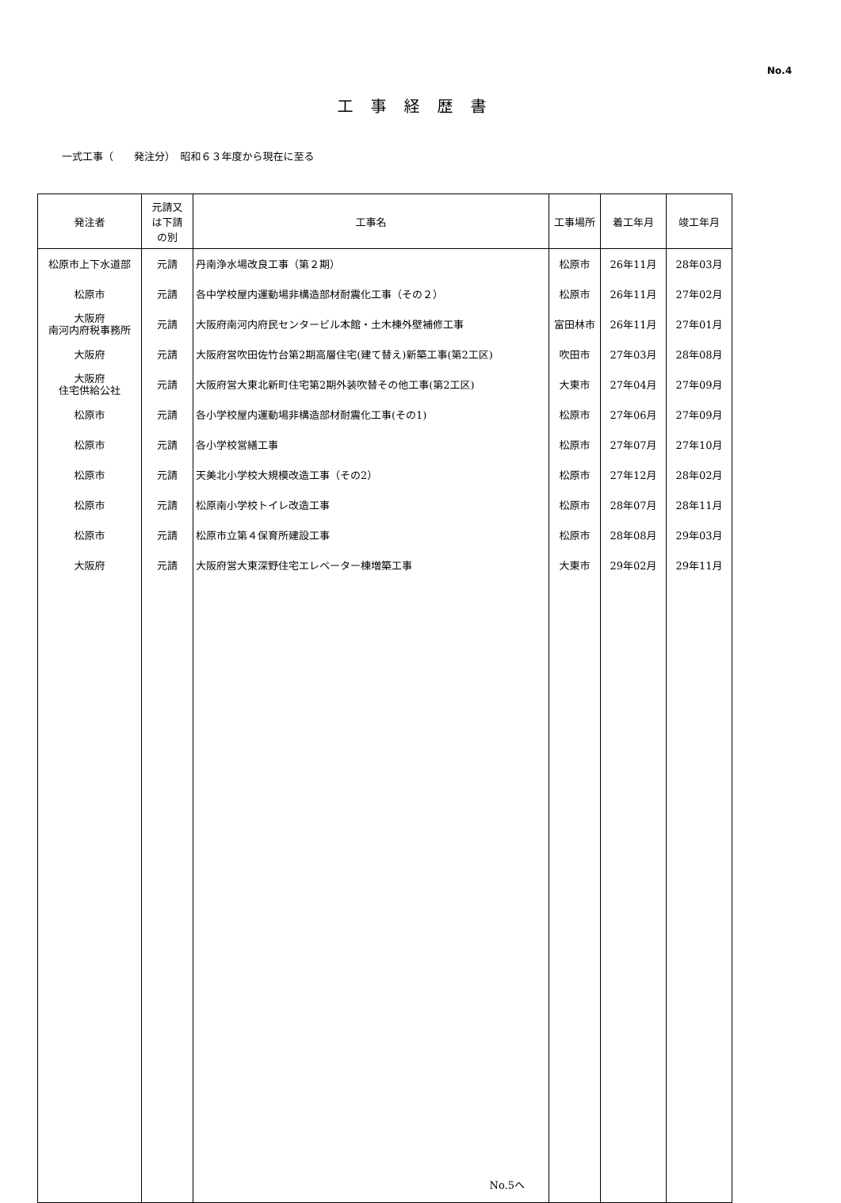No.4
工事経歴書
一式工事（　　発注分）　昭和６３年度から現在に至る
| 発注者 | 元請又 は下請 の別 | 工事名 | 工事場所 | 着工年月 | 竣工年月 |
| --- | --- | --- | --- | --- | --- |
| 松原市上下水道部 | 元請 | 丹南浄水場改良工事（第２期） | 松原市 | 26年11月 | 28年03月 |
| 松原市 | 元請 | 各中学校屋内運動場非構造部材耐震化工事（その２） | 松原市 | 26年11月 | 27年02月 |
| 大阪府 南河内府税事務所 | 元請 | 大阪府南河内府民センタービル本館・土木棟外壁補修工事 | 富田林市 | 26年11月 | 27年01月 |
| 大阪府 | 元請 | 大阪府営吹田佐竹台第2期高層住宅(建て替え)新築工事(第2工区) | 吹田市 | 27年03月 | 28年08月 |
| 大阪府 住宅供給公社 | 元請 | 大阪府営大東北新町住宅第2期外装吹替その他工事(第2工区) | 大東市 | 27年04月 | 27年09月 |
| 松原市 | 元請 | 各小学校屋内運動場非構造部材耐震化工事(その1) | 松原市 | 27年06月 | 27年09月 |
| 松原市 | 元請 | 各小学校営繕工事 | 松原市 | 27年07月 | 27年10月 |
| 松原市 | 元請 | 天美北小学校大規模改造工事（その2） | 松原市 | 27年12月 | 28年02月 |
| 松原市 | 元請 | 松原南小学校トイレ改造工事 | 松原市 | 28年07月 | 28年11月 |
| 松原市 | 元請 | 松原市立第４保育所建設工事 | 松原市 | 28年08月 | 29年03月 |
| 大阪府 | 元請 | 大阪府営大東深野住宅エレベーター棟増築工事 | 大東市 | 29年02月 | 29年11月 |
| | | No.5へ | | | |